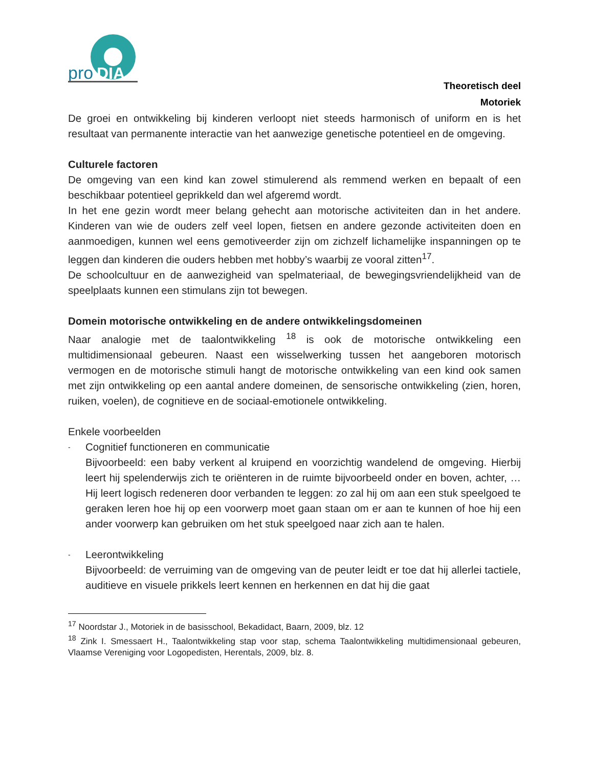pro
DIA
Theoretisch deel
Motoriek
De groei en ontwikkeling bij kinderen verloopt niet steeds harmonisch of uniform en is het resultaat van permanente interactie van het aanwezige genetische potentieel en de omgeving.
Culturele factoren
De omgeving van een kind kan zowel stimulerend als remmend werken en bepaalt of een beschikbaar potentieel geprikkeld dan wel afgeremd wordt.
In het ene gezin wordt meer belang gehecht aan motorische activiteiten dan in het andere. Kinderen van wie de ouders zelf veel lopen, fietsen en andere gezonde activiteiten doen en aanmoedigen, kunnen wel eens gemotiveerder zijn om zichzelf lichamelijke inspanningen op te leggen dan kinderen die ouders hebben met hobby’s waarbij ze vooral zitten<sup>17</sup>.
De schoolcultuur en de aanwezigheid van spelmateriaal, de bewegingsvriendelijkheid van de speelplaats kunnen een stimulans zijn tot bewegen.
Domein motorische ontwikkeling en de andere ontwikkelingsdomeinen
Naar analogie met de taalontwikkeling <sup>18</sup> is ook de motorische ontwikkeling een multidimensionaal gebeuren. Naast een wisselwerking tussen het aangeboren motorisch vermogen en de motorische stimuli hangt de motorische ontwikkeling van een kind ook samen met zijn ontwikkeling op een aantal andere domeinen, de sensorische ontwikkeling (zien, horen, ruiken, voelen), de cognitieve en de sociaal-emotionele ontwikkeling.
Enkele voorbeelden
-
Cognitief functioneren en communicatie
Bijvoorbeeld: een baby verkent al kruipend en voorzichtig wandelend de omgeving. Hierbij leert hij spelenderwijs zich te oriënteren in de ruimte bijvoorbeeld onder en boven, achter, … Hij leert logisch redeneren door verbanden te leggen: zo zal hij om aan een stuk speelgoed te geraken leren hoe hij op een voorwerp moet gaan staan om er aan te kunnen of hoe hij een ander voorwerp kan gebruiken om het stuk speelgoed naar zich aan te halen.
-
Leerontwikkeling
Bijvoorbeeld: de verruiming van de omgeving van de peuter leidt er toe dat hij allerlei tactiele, auditieve en visuele prikkels leert kennen en herkennen en dat hij die gaat
<sup>17</sup> Noordstar J., Motoriek in de basisschool, Bekadidact, Baarn, 2009, blz. 12
<sup>18</sup> Zink I. Smessaert H., Taalontwikkeling stap voor stap, schema Taalontwikkeling multidimensionaal gebeuren, Vlaamse Vereniging voor Logopedisten, Herentals, 2009, blz. 8.